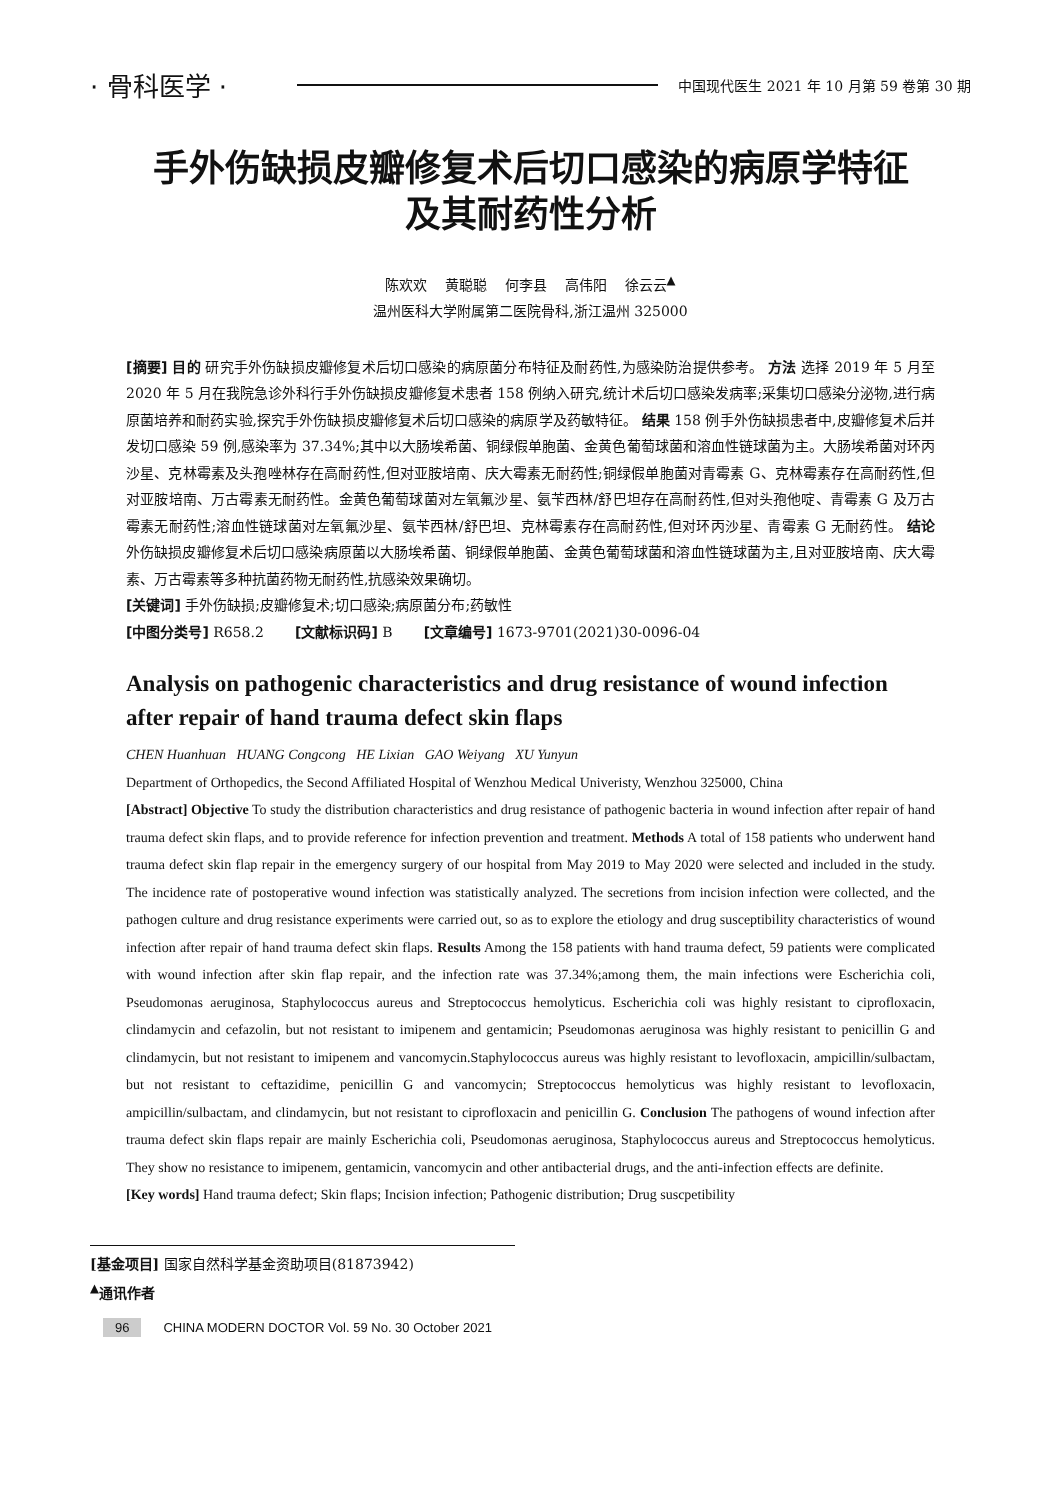· 骨科医学 · 中国现代医生 2021 年 10 月第 59 卷第 30 期
手外伤缺损皮瓣修复术后切口感染的病原学特征
及其耐药性分析
陈欢欢 黄聪聪 何李县 高伟阳 徐云云<sup>▲</sup>
温州医科大学附属第二医院骨科,浙江温州 325000
[摘要] 目的 研究手外伤缺损皮瓣修复术后切口感染的病原菌分布特征及耐药性,为感染防治提供参考。 方法 选择 2019 年 5 月至 2020 年 5 月在我院急诊外科行手外伤缺损皮瓣修复术患者 158 例纳入研究,统计术后切口感染发病率;采集切口感染分泌物,进行病原菌培养和耐药实验,探究手外伤缺损皮瓣修复术后切口感染的病原学及药敏特征。 结果 158 例手外伤缺损患者中,皮瓣修复术后并发切口感染 59 例,感染率为 37.34%;其中以大肠埃希菌、铜绿假单胞菌、金黄色葡萄球菌和溶血性链球菌为主。大肠埃希菌对环丙沙星、克林霉素及头孢唑林存在高耐药性,但对亚胺培南、庆大霉素无耐药性;铜绿假单胞菌对青霉素 G、克林霉素存在高耐药性,但对亚胺培南、万古霉素无耐药性。金黄色葡萄球菌对左氧氟沙星、氨苄西林/舒巴坦存在高耐药性,但对头孢他啶、青霉素 G 及万古霉素无耐药性;溶血性链球菌对左氧氟沙星、氨苄西林/舒巴坦、克林霉素存在高耐药性,但对环丙沙星、青霉素 G 无耐药性。 结论 外伤缺损皮瓣修复术后切口感染病原菌以大肠埃希菌、铜绿假单胞菌、金黄色葡萄球菌和溶血性链球菌为主,且对亚胺培南、庆大霉素、万古霉素等多种抗菌药物无耐药性,抗感染效果确切。
[关键词] 手外伤缺损;皮瓣修复术;切口感染;病原菌分布;药敏性
[中图分类号] R658.2 [文献标识码] B [文章编号] 1673-9701(2021)30-0096-04
Analysis on pathogenic characteristics and drug resistance of wound infection after repair of hand trauma defect skin flaps
CHEN Huanhuan HUANG Congcong HE Lixian GAO Weiyang XU Yunyun
Department of Orthopedics, the Second Affiliated Hospital of Wenzhou Medical Univeristy, Wenzhou 325000, China
[Abstract] Objective To study the distribution characteristics and drug resistance of pathogenic bacteria in wound infection after repair of hand trauma defect skin flaps, and to provide reference for infection prevention and treatment. Methods A total of 158 patients who underwent hand trauma defect skin flap repair in the emergency surgery of our hospital from May 2019 to May 2020 were selected and included in the study. The incidence rate of postoperative wound infection was statistically analyzed. The secretions from incision infection were collected, and the pathogen culture and drug resistance experiments were carried out, so as to explore the etiology and drug susceptibility characteristics of wound infection after repair of hand trauma defect skin flaps. Results Among the 158 patients with hand trauma defect, 59 patients were complicated with wound infection after skin flap repair, and the infection rate was 37.34%;among them, the main infections were Escherichia coli, Pseudomonas aeruginosa, Staphylococcus aureus and Streptococcus hemolyticus. Escherichia coli was highly resistant to ciprofloxacin, clindamycin and cefazolin, but not resistant to imipenem and gentamicin; Pseudomonas aeruginosa was highly resistant to penicillin G and clindamycin, but not resistant to imipenem and vancomycin.Staphylococcus aureus was highly resistant to levofloxacin, ampicillin/sulbactam, but not resistant to ceftazidime, penicillin G and vancomycin; Streptococcus hemolyticus was highly resistant to levofloxacin, ampicillin/sulbactam, and clindamycin, but not resistant to ciprofloxacin and penicillin G. Conclusion The pathogens of wound infection after trauma defect skin flaps repair are mainly Escherichia coli, Pseudomonas aeruginosa, Staphylococcus aureus and Streptococcus hemolyticus. They show no resistance to imipenem, gentamicin, vancomycin and other antibacterial drugs, and the anti-infection effects are definite.
[Key words] Hand trauma defect; Skin flaps; Incision infection; Pathogenic distribution; Drug suscpetibility
[基金项目] 国家自然科学基金资助项目(81873942)
<sup>▲</sup>通讯作者
96 CHINA MODERN DOCTOR Vol. 59 No. 30 October 2021